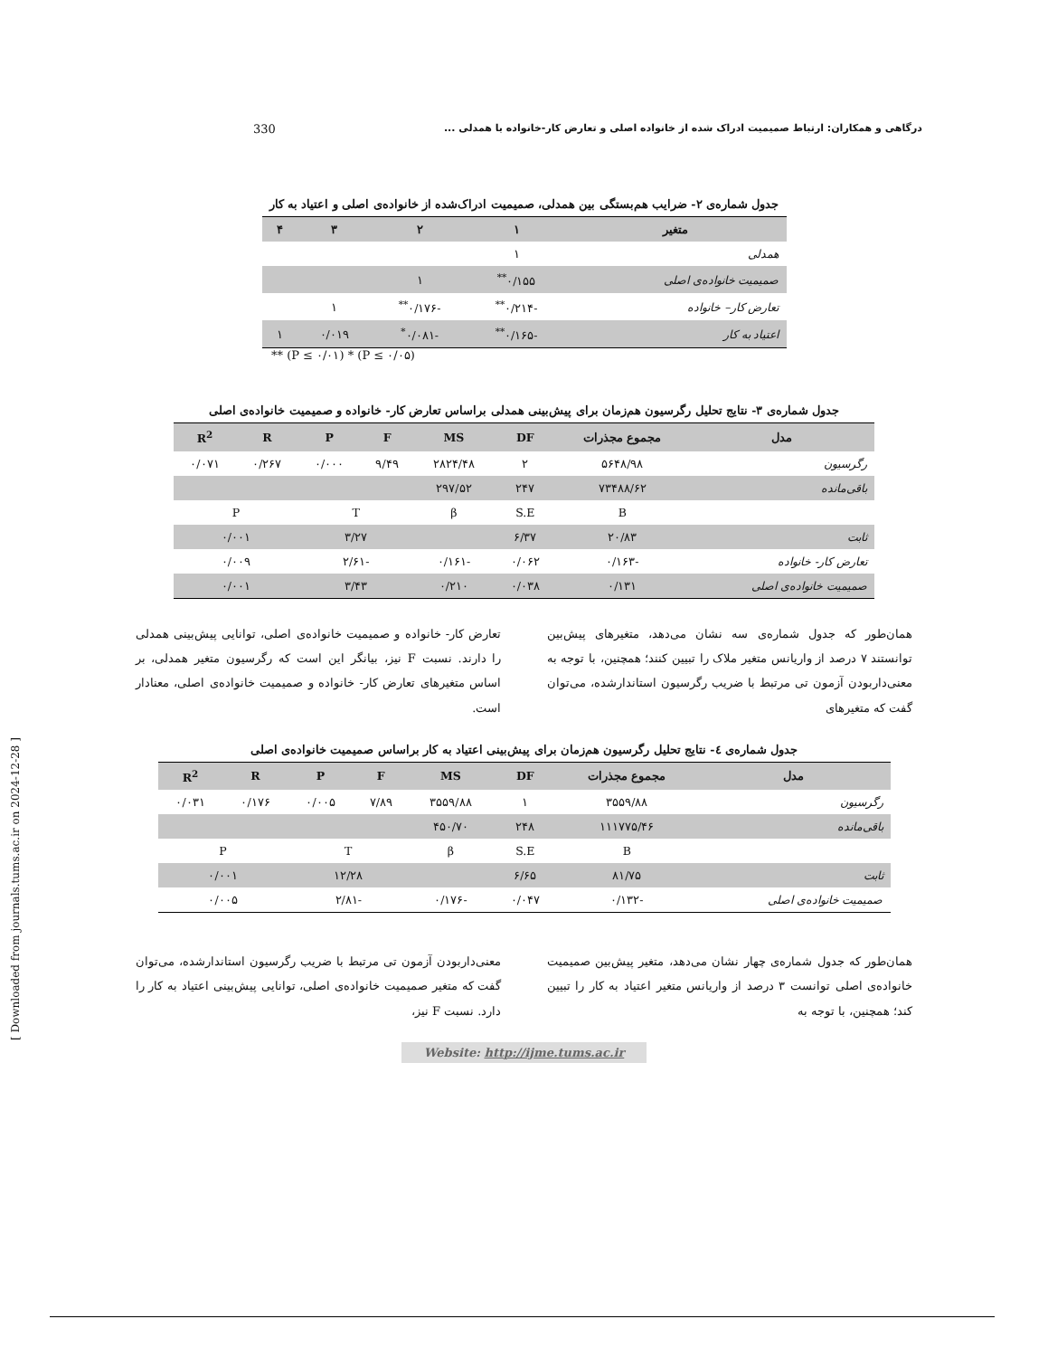330 درگاهی و همکاران: ارتباط صمیمیت ادراک شده از خانواده اصلی و تعارض کار-خانواده با همدلی ...
[ Downloaded from journals.tums.ac.ir on 2024-12-28 ]
جدول شماره‌ی ۲- ضرایب هم‌بستگی بین همدلی، صمیمیت ادراک‌شده از خانواده‌ی اصلی و اعتیاد به کار
| متغیر | ۱ | ۲ | ۳ | ۴ |
| --- | --- | --- | --- | --- |
| همدلی | ۱ | | | |
| صمیمیت خانواده‌ی اصلی | ۰/۱۵۵<sup>**</sup> | ۱ | | |
| تعارض کار– خانواده | -۰/۲۱۴<sup>**</sup> | -۰/۱۷۶<sup>**</sup> | ۱ | |
| اعتیاد به کار | -۰/۱۶۵<sup>**</sup> | -۰/۰۸۱<sup>*</sup> | ۰/۰۱۹ | ۱ |
** (P ≤ ۰/۰۱) * (P ≤ ۰/۰۵)
جدول شماره‌ی ۳- نتایج تحلیل رگرسیون هم‌زمان برای پیش‌بینی همدلی براساس تعارض کار- خانواده و صمیمیت خانواده‌ی اصلی
| مدل | مجموع مجذرات | DF | MS | F | P | R | R<sup>2</sup> |
| --- | --- | --- | --- | --- | --- | --- | --- |
| رگرسیون | ۵۶۴۸/۹۸ | ۲ | ۲۸۲۴/۴۸ | ۹/۴۹ | ۰/۰۰۰ | ۰/۲۶۷ | ۰/۰۷۱ |
| باقی‌مانده | ۷۳۴۸۸/۶۲ | ۲۴۷ | ۲۹۷/۵۲ | | | | |
| | B | S.E | β | T | | P | |
| ثابت | ۲۰/۸۳ | ۶/۳۷ | | ۳/۲۷ | | ۰/۰۰۱ | |
| تعارض کار- خانواده | -۰/۱۶۳ | ۰/۰۶۲ | -۰/۱۶۱ | -۲/۶۱ | | ۰/۰۰۹ | |
| صمیمیت خانواده‌ی اصلی | ۰/۱۳۱ | ۰/۰۳۸ | ۰/۲۱۰ | ۳/۴۳ | | ۰/۰۰۱ | |
همان‌طور که جدول شماره‌ی سه نشان می‌دهد، متغیرهای پیش‌بین توانستند ۷ درصد از واریانس متغیر ملاک را تبیین کنند؛ همچنین، با توجه به معنی‌داربودن آزمون تی مرتبط با ضریب رگرسیون استاندارشده، می‌توان گفت که متغیرهای
تعارض کار- خانواده و صمیمیت خانواده‌ی اصلی، توانایی پیش‌بینی همدلی را دارند. نسبت F نیز، بیانگر این است که رگرسیون متغیر همدلی، بر اساس متغیرهای تعارض کار- خانواده و صمیمیت خانواده‌ی اصلی، معنادار است.
جدول شماره‌ی ٤- نتایج تحلیل رگرسیون هم‌زمان برای پیش‌بینی اعتیاد به کار براساس صمیمیت خانواده‌ی اصلی
| مدل | مجموع مجذرات | DF | MS | F | P | R | R<sup>2</sup> |
| --- | --- | --- | --- | --- | --- | --- | --- |
| رگرسیون | ۳۵۵۹/۸۸ | ۱ | ۳۵۵۹/۸۸ | ۷/۸۹ | ۰/۰۰۵ | ۰/۱۷۶ | ۰/۰۳۱ |
| باقی‌مانده | ۱۱۱۷۷۵/۴۶ | ۲۴۸ | ۴۵۰/۷۰ | | | | |
| | B | S.E | β | T | | P | |
| ثابت | ۸۱/۷۵ | ۶/۶۵ | | ۱۲/۲۸ | | ۰/۰۰۱ | |
| صمیمیت خانواده‌ی اصلی | -۰/۱۳۲ | ۰/۰۴۷ | -۰/۱۷۶ | -۲/۸۱ | | ۰/۰۰۵ | |
همان‌طور که جدول شماره‌ی چهار نشان می‌دهد، متغیر پیش‌بین صمیمیت خانواده‌ی اصلی توانست ۳ درصد از واریانس متغیر اعتیاد به کار را تبیین کند؛ همچنین، با توجه به
معنی‌داربودن آزمون تی مرتبط با ضریب رگرسیون استاندارشده، می‌توان گفت که متغیر صمیمیت خانواده‌ی اصلی، توانایی پیش‌بینی اعتیاد به کار را دارد. نسبت F نیز،
Website: http://ijme.tums.ac.ir